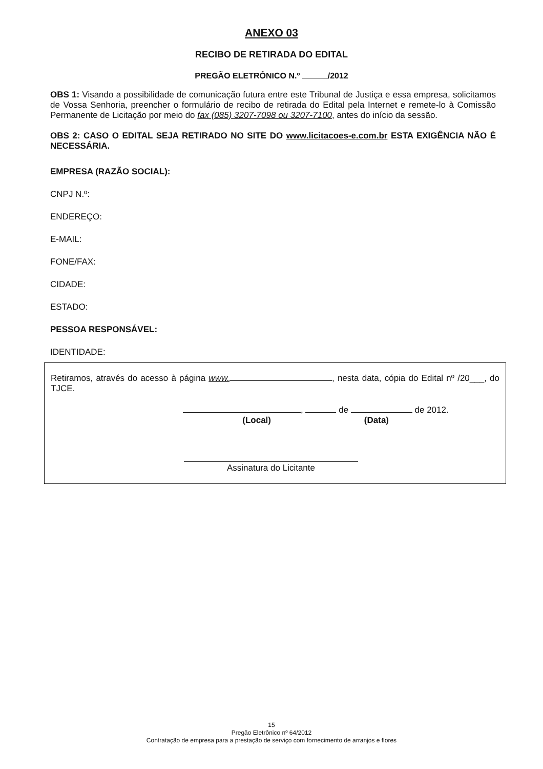ANEXO 03
RECIBO DE RETIRADA DO EDITAL
PREGÃO ELETRÔNICO N.º /2012
OBS 1: Visando a possibilidade de comunicação futura entre este Tribunal de Justiça e essa empresa, solicitamos de Vossa Senhoria, preencher o formulário de recibo de retirada do Edital pela Internet e remete-lo à Comissão Permanente de Licitação por meio do fax (085) 3207-7098 ou 3207-7100, antes do início da sessão.
OBS 2: CASO O EDITAL SEJA RETIRADO NO SITE DO www.licitacoes-e.com.br ESTA EXIGÊNCIA NÃO É NECESSÁRIA.
EMPRESA (RAZÃO SOCIAL):
CNPJ N.º:
ENDEREÇO:
E-MAIL:
FONE/FAX:
CIDADE:
ESTADO:
PESSOA RESPONSÁVEL:
IDENTIDADE:
Retiramos, através do acesso à página www. , nesta data, cópia do Edital nº /20___, do TJCE.
, de de 2012.
(Local) (Data)
Assinatura do Licitante
15
Pregão Eletrônico nº 64/2012
Contratação de empresa para a prestação de serviço com fornecimento de arranjos e flores